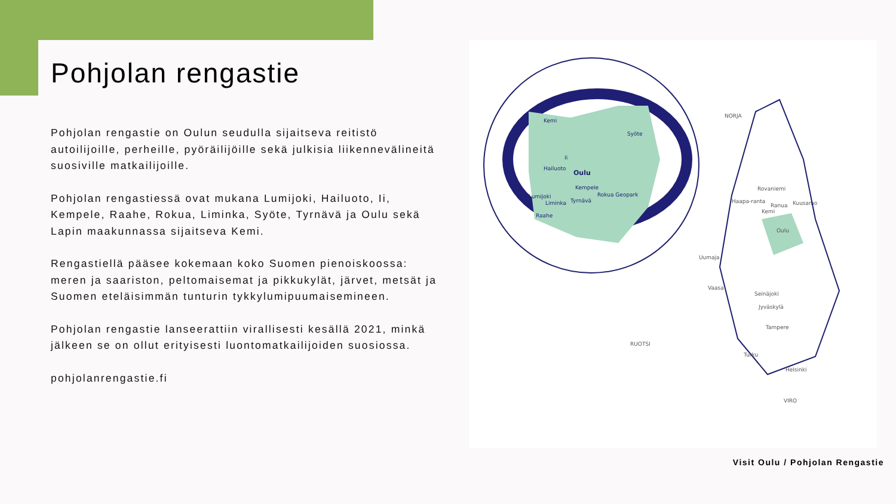Pohjolan rengastie
Pohjolan rengastie on Oulun seudulla sijaitseva reitistö autoilijoille, perheille, pyöräilijöille sekä julkisia liikennevälineitä suosiville matkailijoille.
Pohjolan rengastiessä ovat mukana Lumijoki, Hailuoto, Ii, Kempele, Raahe, Rokua, Liminka, Syöte, Tyrnävä ja Oulu sekä Lapin maakunnassa sijaitseva Kemi.
Rengastiellä pääsee kokemaan koko Suomen pienoiskoossa: meren ja saariston, peltomaisemat ja pikkukylät, järvet, metsät ja Suomen eteläisimmän tunturin tykkylumipuumaisemineen.
Pohjolan rengastie lanseerattiin virallisesti kesällä 2021, minkä jälkeen se on ollut erityisesti luontomatkailijoiden suosiossa.
pohjolanrengastie.fi
Kemi
Syöte
Ii
Hailuoto
Oulu
Kempele
Rokua Geopark
Lumijoki
Tyrnävä
Liminka
Raahe
NORJA
Rovaniemi
Haapa-ranta
Ranua
Kuusamo
Kemi
Oulu
Uumaja
Vaasa
Seinäjoki
Jyväskylä
Tampere
RUOTSI
Turku
Helsinki
VIRO
Visit Oulu / Pohjolan Rengastie